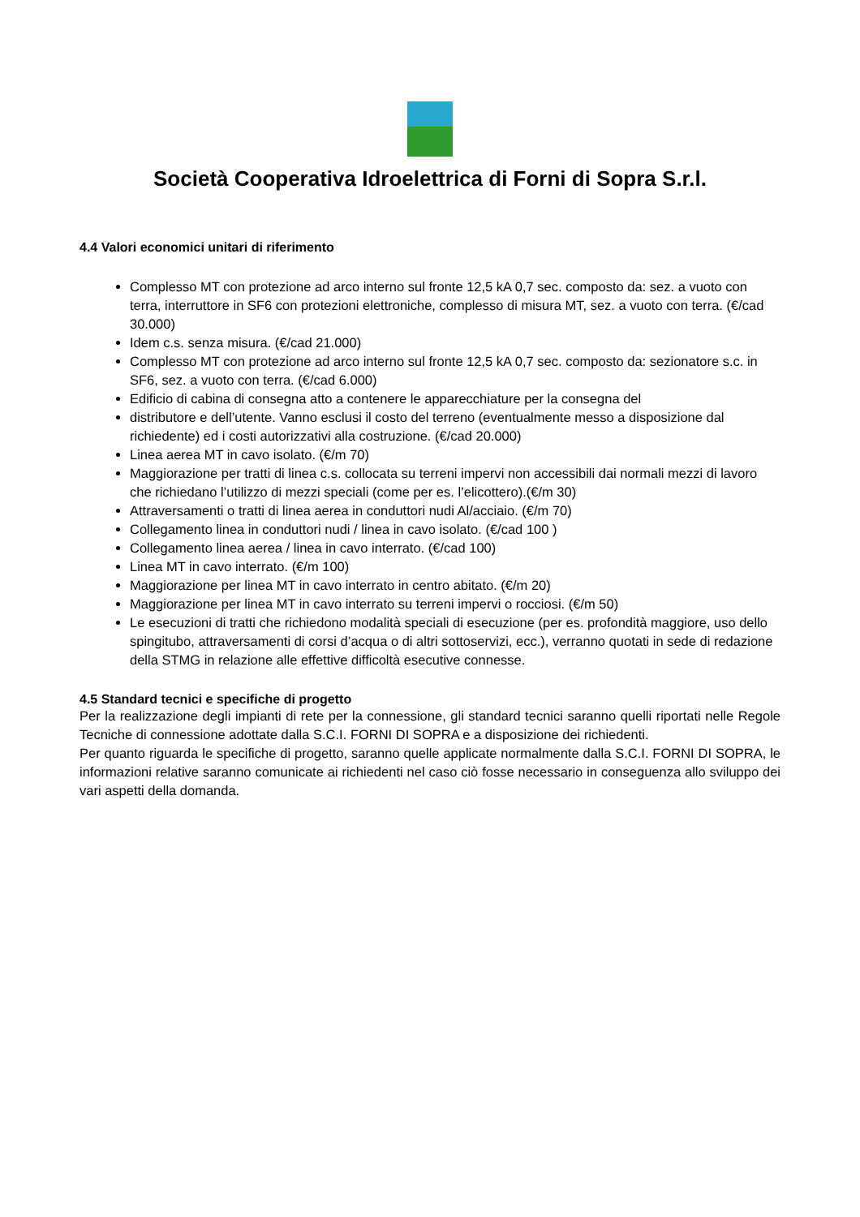Società Cooperativa Idroelettrica di Forni di Sopra S.r.l.
4.4 Valori economici unitari di riferimento
Complesso MT con protezione ad arco interno sul fronte 12,5 kA 0,7 sec. composto da: sez. a vuoto con terra, interruttore in SF6 con protezioni elettroniche, complesso di misura MT, sez. a vuoto con terra. (€/cad 30.000)
Idem c.s. senza misura. (€/cad 21.000)
Complesso MT con protezione ad arco interno sul fronte 12,5 kA 0,7 sec. composto da: sezionatore s.c. in SF6, sez. a vuoto con terra. (€/cad 6.000)
Edificio di cabina di consegna atto a contenere le apparecchiature per la consegna del
distributore e dell’utente. Vanno esclusi il costo del terreno (eventualmente messo a disposizione dal richiedente) ed i costi autorizzativi alla costruzione. (€/cad 20.000)
Linea aerea MT in cavo isolato. (€/m 70)
Maggiorazione per tratti di linea c.s. collocata su terreni impervi non accessibili dai normali mezzi di lavoro che richiedano l’utilizzo di mezzi speciali (come per es. l’elicottero).(€/m 30)
Attraversamenti o tratti di linea aerea in conduttori nudi Al/acciaio. (€/m 70)
Collegamento linea in conduttori nudi / linea in cavo isolato. (€/cad 100 )
Collegamento linea aerea / linea in cavo interrato. (€/cad 100)
Linea MT in cavo interrato. (€/m 100)
Maggiorazione per linea MT in cavo interrato in centro abitato. (€/m 20)
Maggiorazione per linea MT in cavo interrato su terreni impervi o rocciosi. (€/m 50)
Le esecuzioni di tratti che richiedono modalità speciali di esecuzione (per es. profondità maggiore, uso dello spingitubo, attraversamenti di corsi d’acqua o di altri sottoservizi, ecc.), verranno quotati in sede di redazione della STMG in relazione alle effettive difficoltà esecutive connesse.
4.5 Standard tecnici e specifiche di progetto
Per la realizzazione degli impianti di rete per la connessione, gli standard tecnici saranno quelli riportati nelle Regole Tecniche di connessione adottate dalla S.C.I. FORNI DI SOPRA e a disposizione dei richiedenti.
Per quanto riguarda le specifiche di progetto, saranno quelle applicate normalmente dalla S.C.I. FORNI DI SOPRA, le informazioni relative saranno comunicate ai richiedenti nel caso ciò fosse necessario in conseguenza allo sviluppo dei vari aspetti della domanda.